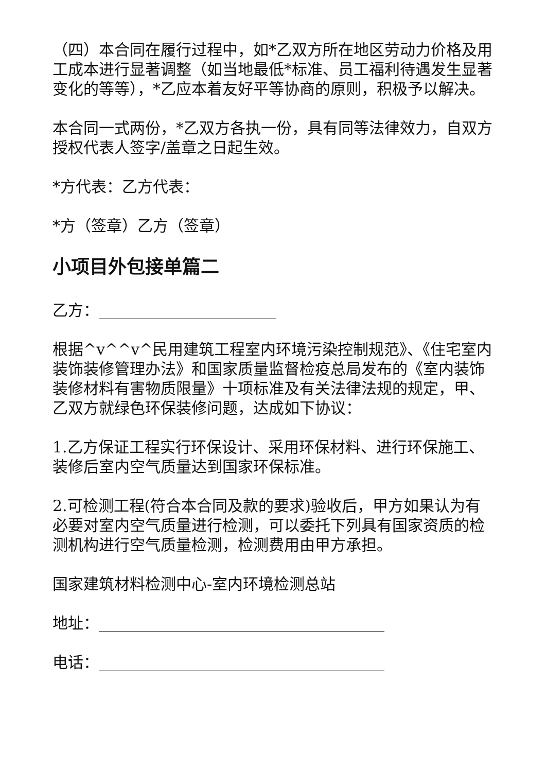（四）本合同在履行过程中，如*乙双方所在地区劳动力价格及用工成本进行显著调整（如当地最低*标准、员工福利待遇发生显著变化的等等），*乙应本着友好平等协商的原则，积极予以解决。
本合同一式两份，*乙双方各执一份，具有同等法律效力，自双方授权代表人签字/盖章之日起生效。
*方代表：乙方代表：
*方（签章）乙方（签章）
小项目外包接单篇二
乙方：_______________________
根据^v^^v^民用建筑工程室内环境污染控制规范》、《住宅室内装饰装修管理办法》和国家质量监督检疫总局发布的《室内装饰装修材料有害物质限量》十项标准及有关法律法规的规定，甲、乙双方就绿色环保装修问题，达成如下协议：
1.乙方保证工程实行环保设计、采用环保材料、进行环保施工、装修后室内空气质量达到国家环保标准。
2.可检测工程(符合本合同及款的要求)验收后，甲方如果认为有必要对室内空气质量进行检测，可以委托下列具有国家资质的检测机构进行空气质量检测，检测费用由甲方承担。
国家建筑材料检测中心-室内环境检测总站
地址：_____________________________________
电话：_____________________________________